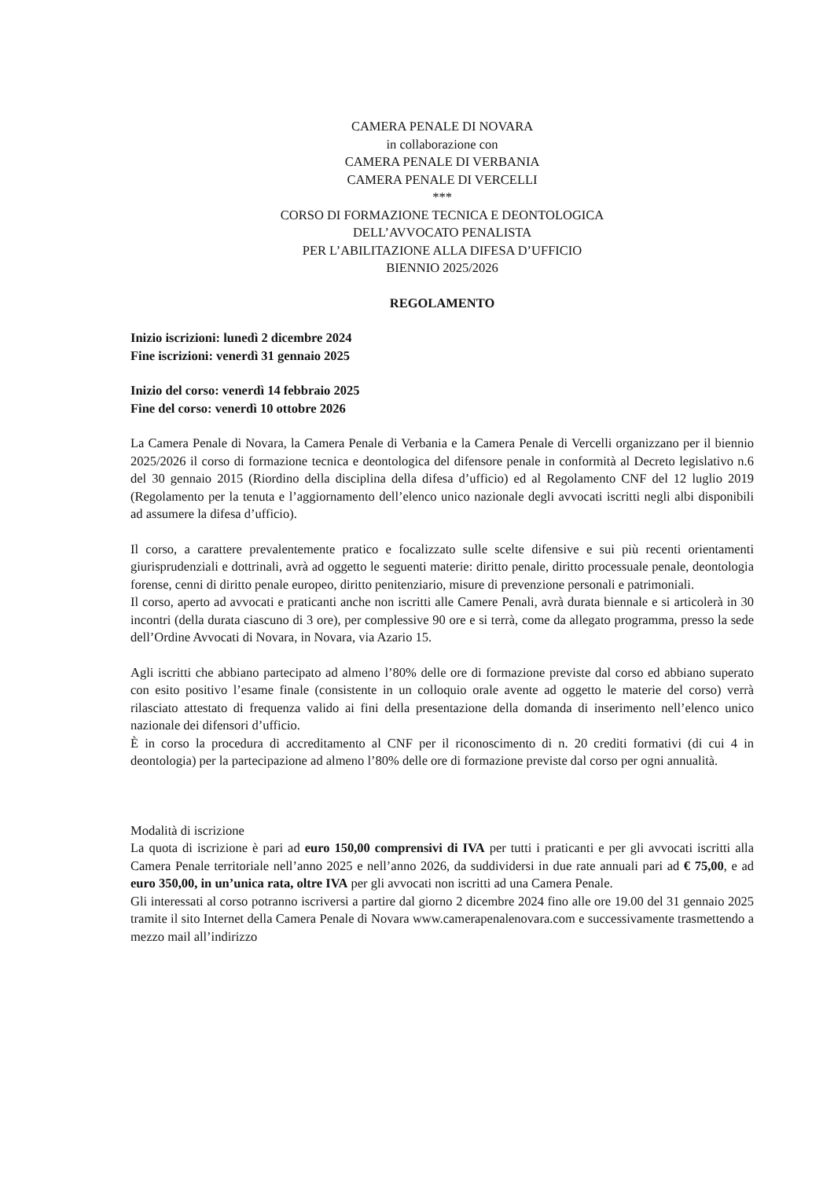CAMERA PENALE DI NOVARA
in collaborazione con
CAMERA PENALE DI VERBANIA
CAMERA PENALE DI VERCELLI
***
CORSO DI FORMAZIONE TECNICA E DEONTOLOGICA
DELL’AVVOCATO PENALISTA
PER L’ABILITAZIONE ALLA DIFESA D’UFFICIO
BIENNIO 2025/2026
REGOLAMENTO
Inizio iscrizioni: lunedì 2 dicembre 2024
Fine iscrizioni: venerdì 31 gennaio 2025
Inizio del corso: venerdì 14 febbraio 2025
Fine del corso: venerdì 10 ottobre 2026
La Camera Penale di Novara, la Camera Penale di Verbania e la Camera Penale di Vercelli organizzano per il biennio 2025/2026 il corso di formazione tecnica e deontologica del difensore penale in conformità al Decreto legislativo n.6 del 30 gennaio 2015 (Riordino della disciplina della difesa d’ufficio) ed al Regolamento CNF del 12 luglio 2019 (Regolamento per la tenuta e l’aggiornamento dell’elenco unico nazionale degli avvocati iscritti negli albi disponibili ad assumere la difesa d’ufficio).
Il corso, a carattere prevalentemente pratico e focalizzato sulle scelte difensive e sui più recenti orientamenti giurisprudenziali e dottrinali, avrà ad oggetto le seguenti materie: diritto penale, diritto processuale penale, deontologia forense, cenni di diritto penale europeo, diritto penitenziario, misure di prevenzione personali e patrimoniali.
Il corso, aperto ad avvocati e praticanti anche non iscritti alle Camere Penali, avrà durata biennale e si articolerà in 30 incontri (della durata ciascuno di 3 ore), per complessive 90 ore e si terrà, come da allegato programma, presso la sede dell’Ordine Avvocati di Novara, in Novara, via Azario 15.
Agli iscritti che abbiano partecipato ad almeno l’80% delle ore di formazione previste dal corso ed abbiano superato con esito positivo l’esame finale (consistente in un colloquio orale avente ad oggetto le materie del corso) verrà rilasciato attestato di frequenza valido ai fini della presentazione della domanda di inserimento nell’elenco unico nazionale dei difensori d’ufficio.
È in corso la procedura di accreditamento al CNF per il riconoscimento di n. 20 crediti formativi (di cui 4 in deontologia) per la partecipazione ad almeno l’80% delle ore di formazione previste dal corso per ogni annualità.
Modalità di iscrizione
La quota di iscrizione è pari ad euro 150,00 comprensivi di IVA per tutti i praticanti e per gli avvocati iscritti alla Camera Penale territoriale nell’anno 2025 e nell’anno 2026, da suddividersi in due rate annuali pari ad € 75,00, e ad euro 350,00, in un’unica rata, oltre IVA per gli avvocati non iscritti ad una Camera Penale.
Gli interessati al corso potranno iscriversi a partire dal giorno 2 dicembre 2024 fino alle ore 19.00 del 31 gennaio 2025 tramite il sito Internet della Camera Penale di Novara www.camerapenalenovara.com e successivamente trasmettendo a mezzo mail all’indirizzo